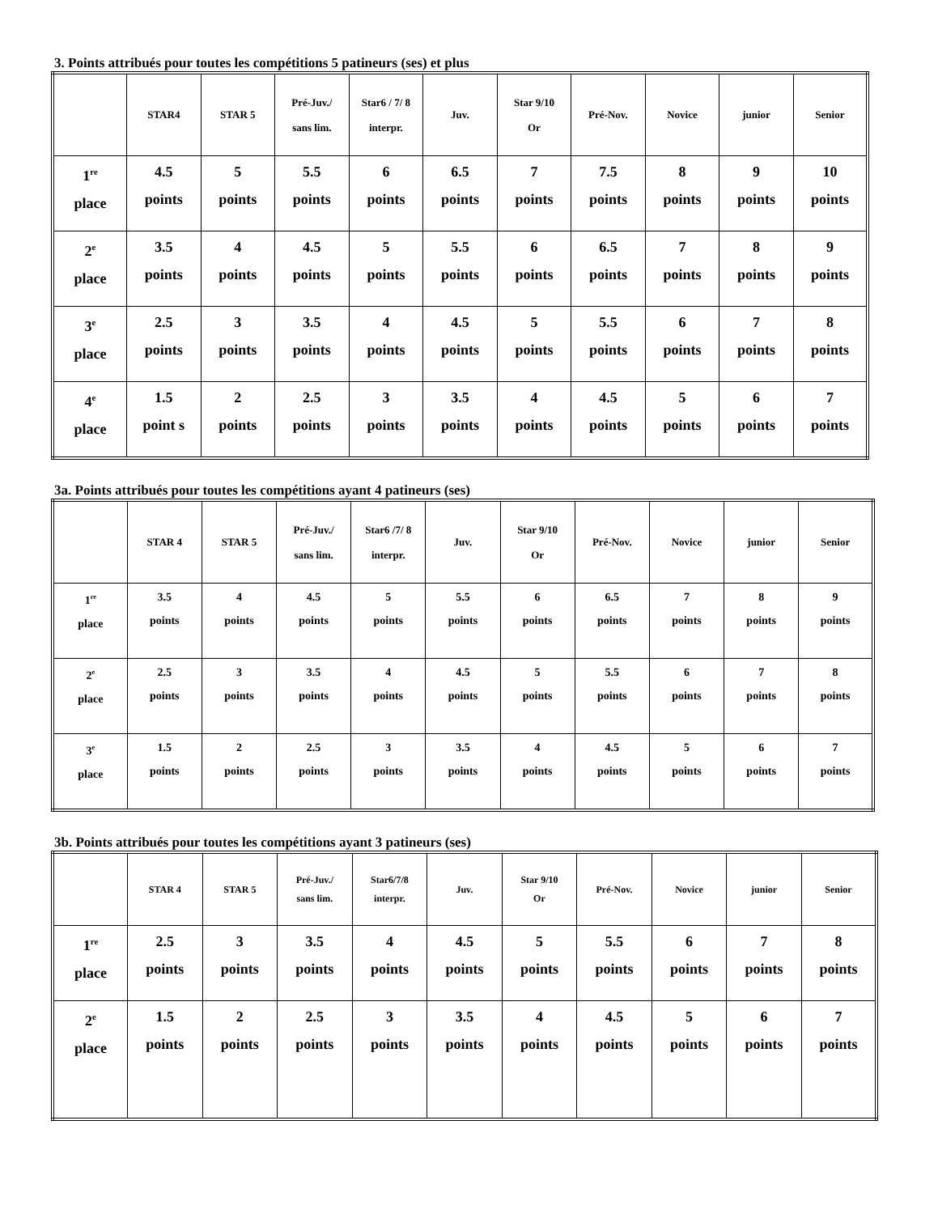3. Points attribués pour toutes les compétitions 5 patineurs (ses) et plus
| | STAR4 | STAR 5 | Pré-Juv./ sans lim. | Star6 / 7/ 8 interpr. | Juv. | Star 9/10 Or | Pré-Nov. | Novice | junior | Senior |
| --- | --- | --- | --- | --- | --- | --- | --- | --- | --- | --- |
| 1<sup>re</sup> place | 4.5 points | 5 points | 5.5 points | 6 points | 6.5 points | 7 points | 7.5 points | 8 points | 9 points | 10 points |
| 2<sup>e</sup> place | 3.5 points | 4 points | 4.5 points | 5 points | 5.5 points | 6 points | 6.5 points | 7 points | 8 points | 9 points |
| 3<sup>e</sup> place | 2.5 points | 3 points | 3.5 points | 4 points | 4.5 points | 5 points | 5.5 points | 6 points | 7 points | 8 points |
| 4<sup>e</sup> place | 1.5 point s | 2 points | 2.5 points | 3 points | 3.5 points | 4 points | 4.5 points | 5 points | 6 points | 7 points |
3a. Points attribués pour toutes les compétitions ayant 4 patineurs (ses)
| | STAR 4 | STAR 5 | Pré-Juv./ sans lim. | Star6 /7/ 8 interpr. | Juv. | Star 9/10 Or | Pré-Nov. | Novice | junior | Senior |
| --- | --- | --- | --- | --- | --- | --- | --- | --- | --- | --- |
| 1<sup>re</sup> place | 3.5 points | 4 points | 4.5 points | 5 points | 5.5 points | 6 points | 6.5 points | 7 points | 8 points | 9 points |
| 2<sup>e</sup> place | 2.5 points | 3 points | 3.5 points | 4 points | 4.5 points | 5 points | 5.5 points | 6 points | 7 points | 8 points |
| 3<sup>e</sup> place | 1.5 points | 2 points | 2.5 points | 3 points | 3.5 points | 4 points | 4.5 points | 5 points | 6 points | 7 points |
3b. Points attribués pour toutes les compétitions ayant 3 patineurs (ses)
| | STAR 4 | STAR 5 | Pré-Juv./ sans lim. | Star6/7/8 interpr. | Juv. | Star 9/10 Or | Pré-Nov. | Novice | junior | Senior |
| --- | --- | --- | --- | --- | --- | --- | --- | --- | --- | --- |
| 1<sup>re</sup> place | 2.5 points | 3 points | 3.5 points | 4 points | 4.5 points | 5 points | 5.5 points | 6 points | 7 points | 8 points |
| 2<sup>e</sup> place | 1.5 points | 2 points | 2.5 points | 3 points | 3.5 points | 4 points | 4.5 points | 5 points | 6 points | 7 points |